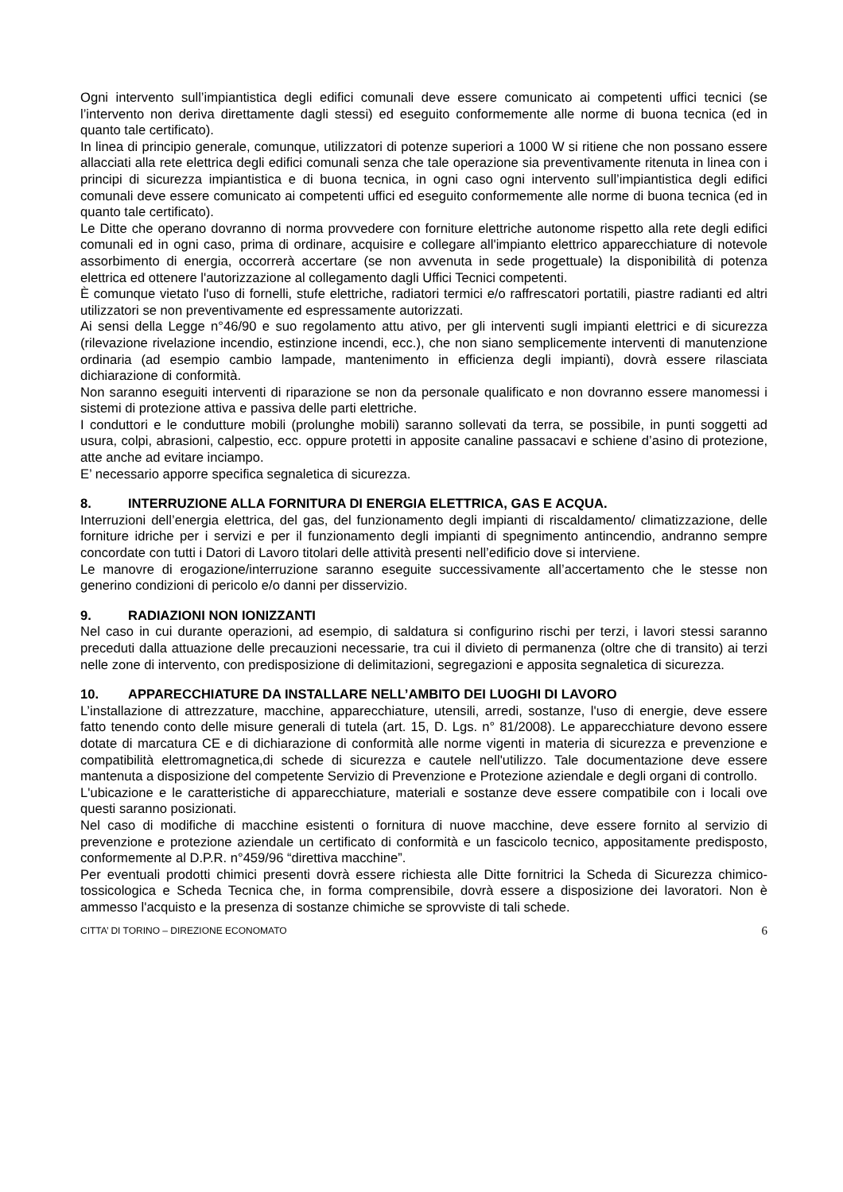Ogni intervento sull’impiantistica degli edifici comunali deve essere comunicato ai competenti uffici tecnici (se l’intervento non deriva direttamente dagli stessi) ed eseguito conformemente alle norme di buona tecnica (ed in quanto tale certificato).
In linea di principio generale, comunque, utilizzatori di potenze superiori a 1000 W si ritiene che non possano essere allacciati alla rete elettrica degli edifici comunali senza che tale operazione sia preventivamente ritenuta in linea con i principi di sicurezza impiantistica e di buona tecnica, in ogni caso ogni intervento sull’impiantistica degli edifici comunali deve essere comunicato ai competenti uffici ed eseguito conformemente alle norme di buona tecnica (ed in quanto tale certificato).
Le Ditte che operano dovranno di norma provvedere con forniture elettriche autonome rispetto alla rete degli edifici comunali ed in ogni caso, prima di ordinare, acquisire e collegare all'impianto elettrico apparecchiature di notevole assorbimento di energia, occorrerà accertare (se non avvenuta in sede progettuale) la disponibilità di potenza elettrica ed ottenere l'autorizzazione al collegamento dagli Uffici Tecnici competenti.
È comunque vietato l'uso di fornelli, stufe elettriche, radiatori termici e/o raffrescatori portatili, piastre radianti ed altri utilizzatori se non preventivamente ed espressamente autorizzati.
Ai sensi della Legge n°46/90 e suo regolamento attu ativo, per gli interventi sugli impianti elettrici e di sicurezza (rilevazione rivelazione incendio, estinzione incendi, ecc.), che non siano semplicemente interventi di manutenzione ordinaria (ad esempio cambio lampade, mantenimento in efficienza degli impianti), dovrà essere rilasciata dichiarazione di conformità.
Non saranno eseguiti interventi di riparazione se non da personale qualificato e non dovranno essere manomessi i sistemi di protezione attiva e passiva delle parti elettriche.
I conduttori e le condutture mobili (prolunghe mobili) saranno sollevati da terra, se possibile, in punti soggetti ad usura, colpi, abrasioni, calpestio, ecc. oppure protetti in apposite canaline passacavi e schiene d’asino di protezione, atte anche ad evitare inciampo.
E’ necessario apporre specifica segnaletica di sicurezza.
8. INTERRUZIONE ALLA FORNITURA DI ENERGIA ELETTRICA, GAS E ACQUA.
Interruzioni dell’energia elettrica, del gas, del funzionamento degli impianti di riscaldamento/ climatizzazione, delle forniture idriche per i servizi e per il funzionamento degli impianti di spegnimento antincendio, andranno sempre concordate con tutti i Datori di Lavoro titolari delle attività presenti nell’edificio dove si interviene.
Le manovre di erogazione/interruzione saranno eseguite successivamente all’accertamento che le stesse non generino condizioni di pericolo e/o danni per disservizio.
9. RADIAZIONI NON IONIZZANTI
Nel caso in cui durante operazioni, ad esempio, di saldatura si configurino rischi per terzi, i lavori stessi saranno preceduti dalla attuazione delle precauzioni necessarie, tra cui il divieto di permanenza (oltre che di transito) ai terzi nelle zone di intervento, con predisposizione di delimitazioni, segregazioni e apposita segnaletica di sicurezza.
10. APPARECCHIATURE DA INSTALLARE NELL’AMBITO DEI LUOGHI DI LAVORO
L’installazione di attrezzature, macchine, apparecchiature, utensili, arredi, sostanze, l'uso di energie, deve essere fatto tenendo conto delle misure generali di tutela (art. 15, D. Lgs. n° 81/2008). Le apparecchiature devono essere dotate di marcatura CE e di dichiarazione di conformità alle norme vigenti in materia di sicurezza e prevenzione e compatibilità elettromagnetica,di schede di sicurezza e cautele nell'utilizzo. Tale documentazione deve essere mantenuta a disposizione del competente Servizio di Prevenzione e Protezione aziendale e degli organi di controllo.
L'ubicazione e le caratteristiche di apparecchiature, materiali e sostanze deve essere compatibile con i locali ove questi saranno posizionati.
Nel caso di modifiche di macchine esistenti o fornitura di nuove macchine, deve essere fornito al servizio di prevenzione e protezione aziendale un certificato di conformità e un fascicolo tecnico, appositamente predisposto, conformemente al D.P.R. n°459/96 “direttiva macchine”.
Per eventuali prodotti chimici presenti dovrà essere richiesta alle Ditte fornitrici la Scheda di Sicurezza chimico-tossicologica e Scheda Tecnica che, in forma comprensibile, dovrà essere a disposizione dei lavoratori. Non è ammesso l'acquisto e la presenza di sostanze chimiche se sprovviste di tali schede.
CITTA’ DI TORINO – DIREZIONE ECONOMATO 6